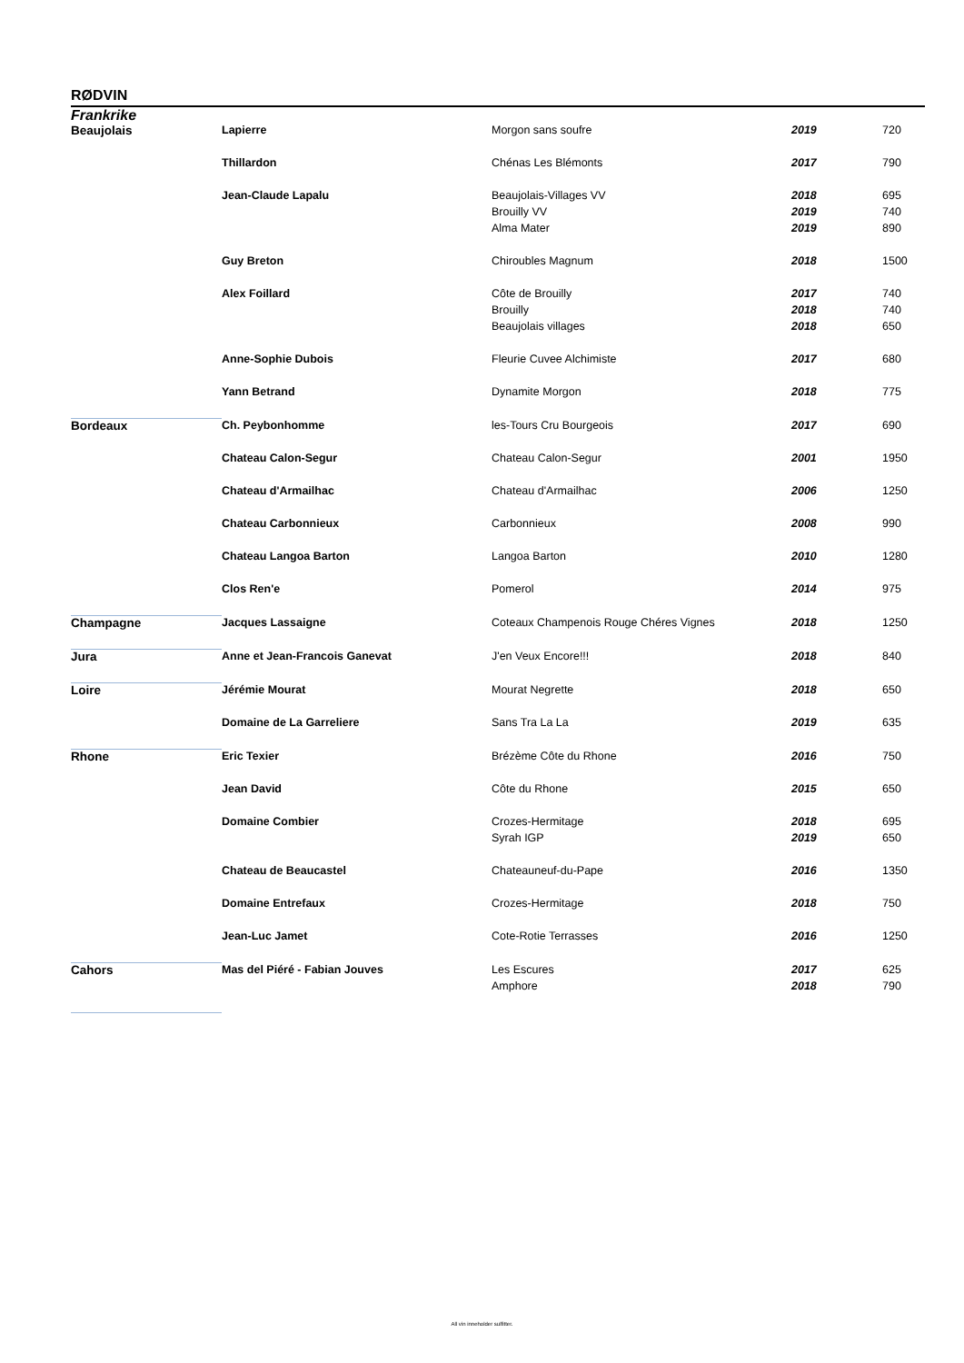RØDVIN
Frankrike
| Beaujolais | Lapierre | Morgon sans soufre | 2019 | 720 |
| | Thillardon | Chénas Les Blémonts | 2017 | 790 |
| | Jean-Claude Lapalu | Beaujolais-Villages VV | 2018 | 695 |
| | | Brouilly VV | 2019 | 740 |
| | | Alma Mater | 2019 | 890 |
| | Guy Breton | Chiroubles Magnum | 2018 | 1500 |
| | Alex Foillard | Côte de Brouilly | 2017 | 740 |
| | | Brouilly | 2018 | 740 |
| | | Beaujolais villages | 2018 | 650 |
| | Anne-Sophie Dubois | Fleurie Cuvee Alchimiste | 2017 | 680 |
| | Yann Betrand | Dynamite Morgon | 2018 | 775 |
| Bordeaux | Ch. Peybonhomme | les-Tours Cru Bourgeois | 2017 | 690 |
| | Chateau Calon-Segur | Chateau Calon-Segur | 2001 | 1950 |
| | Chateau d'Armailhac | Chateau d'Armailhac | 2006 | 1250 |
| | Chateau Carbonnieux | Carbonnieux | 2008 | 990 |
| | Chateau Langoa Barton | Langoa Barton | 2010 | 1280 |
| | Clos Ren'e | Pomerol | 2014 | 975 |
| Champagne | Jacques Lassaigne | Coteaux Champenois Rouge Chéres Vignes | 2018 | 1250 |
| Jura | Anne et Jean-Francois Ganevat | J'en Veux Encore!!! | 2018 | 840 |
| Loire | Jérémie Mourat | Mourat Negrette | 2018 | 650 |
| | Domaine de La Garreliere | Sans Tra La La | 2019 | 635 |
| Rhone | Eric Texier | Brézème Côte du Rhone | 2016 | 750 |
| | Jean David | Côte du Rhone | 2015 | 650 |
| | Domaine Combier | Crozes-Hermitage | 2018 | 695 |
| | | Syrah IGP | 2019 | 650 |
| | Chateau de Beaucastel | Chateauneuf-du-Pape | 2016 | 1350 |
| | Domaine Entrefaux | Crozes-Hermitage | 2018 | 750 |
| | Jean-Luc Jamet | Cote-Rotie Terrasses | 2016 | 1250 |
| Cahors | Mas del Piéré - Fabian Jouves | Les Escures | 2017 | 625 |
| | | Amphore | 2018 | 790 |
All vin inneholder sulfitter.